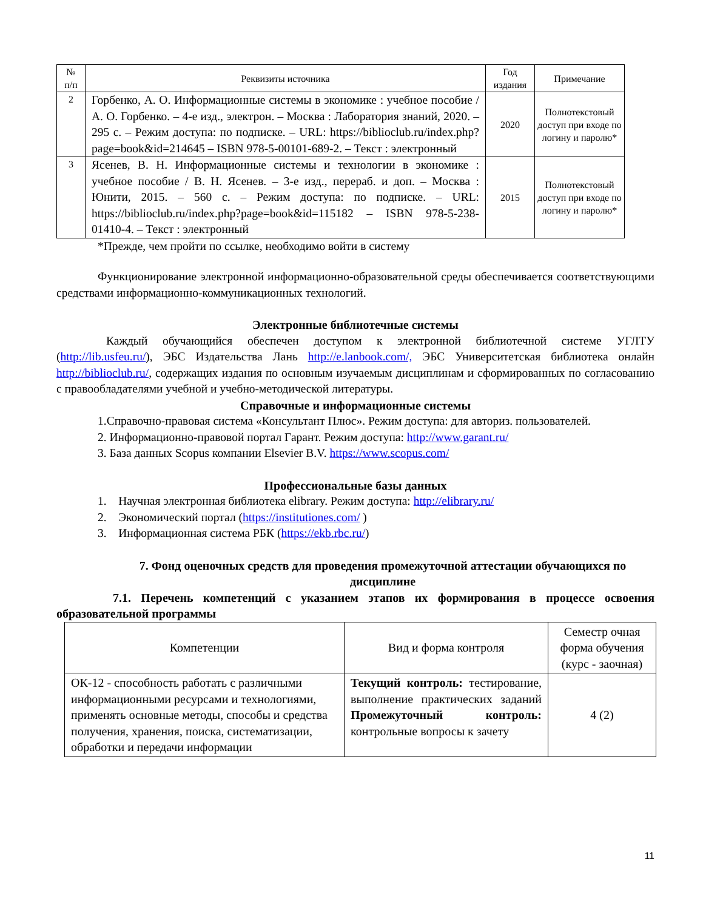| № п/п | Реквизиты источника | Год издания | Примечание |
| --- | --- | --- | --- |
| 2 | Горбенко, А. О. Информационные системы в экономике : учебное пособие / А. О. Горбенко. – 4-е изд., электрон. – Москва : Лаборатория знаний, 2020. – 295 с. – Режим доступа: по подписке. – URL: https://biblioclub.ru/index.php?page=book&id=214645 – ISBN 978-5-00101-689-2. – Текст : электронный | 2020 | Полнотекстовый доступ при входе по логину и паролю* |
| 3 | Ясенев, В. Н. Информационные системы и технологии в экономике : учебное пособие / В. Н. Ясенев. – 3-е изд., перераб. и доп. – Москва : Юнити, 2015. – 560 с. – Режим доступа: по подписке. – URL: https://biblioclub.ru/index.php?page=book&id=115182 – ISBN 978-5-238-01410-4. – Текст : электронный | 2015 | Полнотекстовый доступ при входе по логину и паролю* |
*Прежде, чем пройти по ссылке, необходимо войти в систему
Функционирование электронной информационно-образовательной среды обеспечивается соответствующими средствами информационно-коммуникационных технологий.
Электронные библиотечные системы
Каждый обучающийся обеспечен доступом к электронной библиотечной системе УГЛТУ (http://lib.usfeu.ru/), ЭБС Издательства Лань http://e.lanbook.com/, ЭБС Университетская библиотека онлайн http://biblioclub.ru/, содержащих издания по основным изучаемым дисциплинам и сформированных по согласованию с правообладателями учебной и учебно-методической литературы.
Справочные и информационные системы
1.Справочно-правовая система «Консультант Плюс». Режим доступа: для авториз. пользователей.
2. Информационно-правовой портал Гарант. Режим доступа: http://www.garant.ru/
3. База данных Scopus компании Elsevier B.V. https://www.scopus.com/
Профессиональные базы данных
1. Научная электронная библиотека elibrary. Режим доступа: http://elibrary.ru/
2. Экономический портал (https://institutiones.com/ )
3. Информационная система РБК (https://ekb.rbc.ru/)
7. Фонд оценочных средств для проведения промежуточной аттестации обучающихся по дисциплине
7.1. Перечень компетенций с указанием этапов их формирования в процессе освоения образовательной программы
| Компетенции | Вид и форма контроля | Семестр очная форма обучения (курс - заочная) |
| ОК-12 - способность работать с различными информационными ресурсами и технологиями, применять основные методы, способы и средства получения, хранения, поиска, систематизации, обработки и передачи информации | Текущий контроль: тестирование, выполнение практических заданий Промежуточный контроль: контрольные вопросы к зачету | 4 (2) |
11